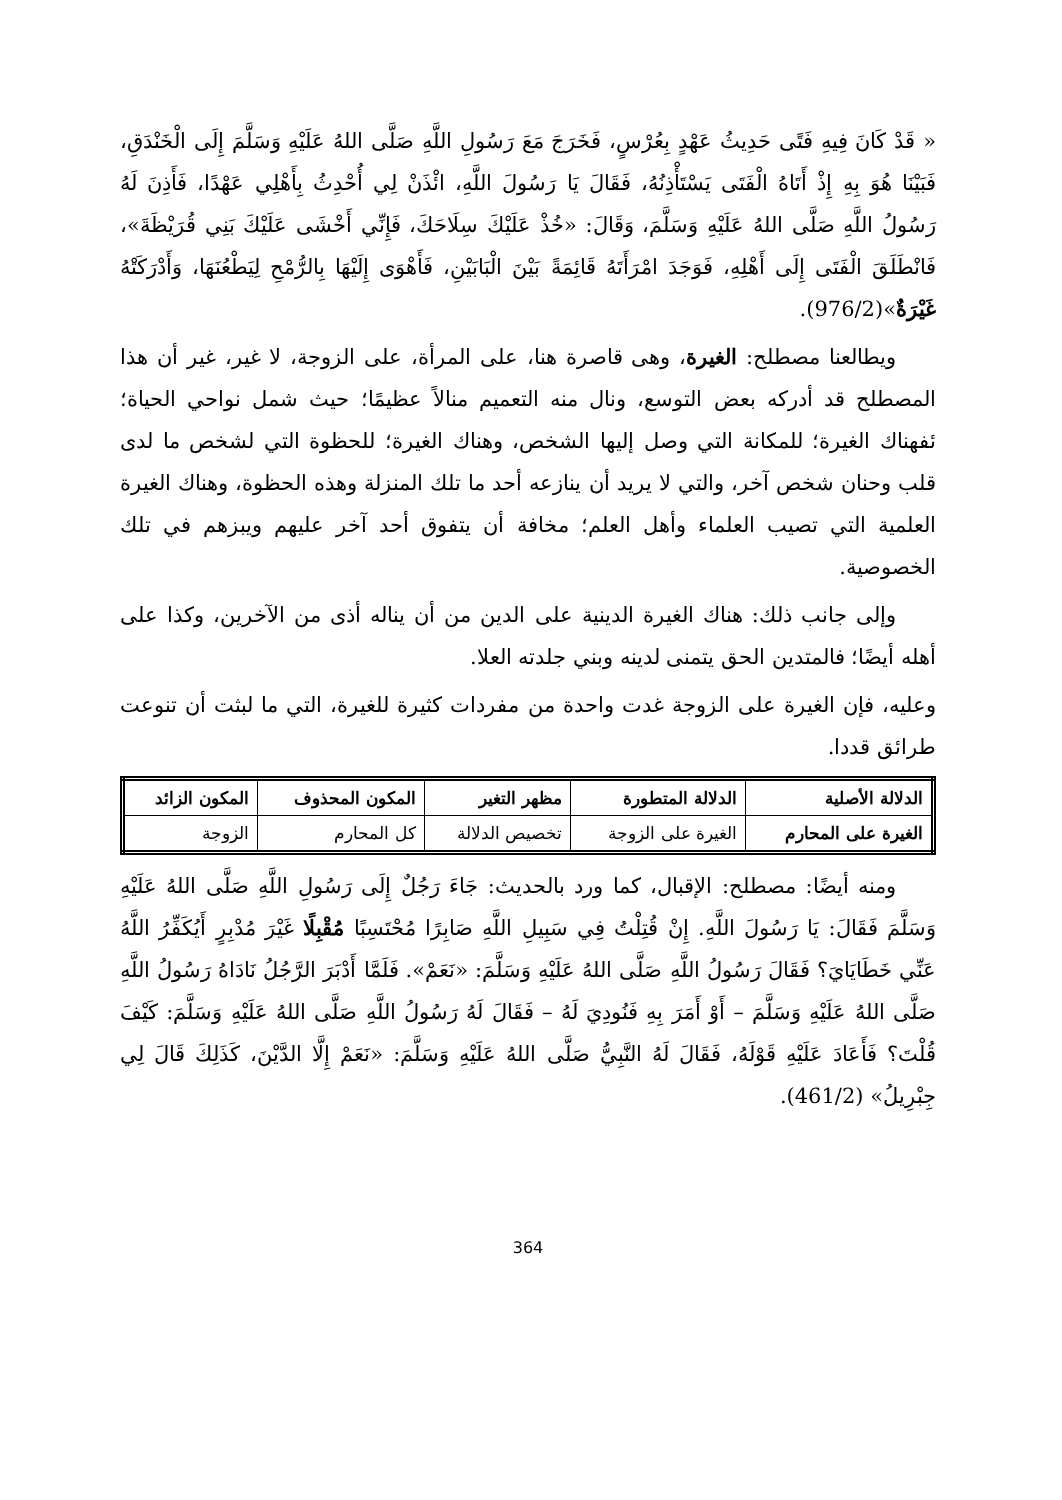« قَدْ كَانَ فِيهِ فَتًى حَدِيثُ عَهْدٍ بِعُرْسٍ، فَخَرَجَ مَعَ رَسُولِ اللَّهِ صَلَّى اللهُ عَلَيْهِ وَسَلَّمَ إِلَى الْخَنْدَقِ، فَبَيْنَا هُوَ بِهِ إِذْ أَتَاهُ الْفَتَى يَسْتَأْذِنُهُ، فَقَالَ يَا رَسُولَ اللَّهِ، ائْذَنْ لِي أُحْدِثُ بِأَهْلِي عَهْدًا، فَأَذِنَ لَهُ رَسُولُ اللَّهِ صَلَّى اللهُ عَلَيْهِ وَسَلَّمَ، وَقَالَ: «خُذْ عَلَيْكَ سِلَاحَكَ، فَإِنِّي أَخْشَى عَلَيْكَ بَنِي قُرَيْظَةَ»، فَانْطَلَقَ الْفَتَى إِلَى أَهْلِهِ، فَوَجَدَ امْرَأَتَهُ قَائِمَةً بَيْنَ الْبَابَيْنِ، فَأَهْوَى إِلَيْهَا بِالرُّمْحِ لِيَطْعُنَهَا، وَأَدْرَكَتْهُ غَيْرَةٌ»(976/2).
ويطالعنا مصطلح: الغيرة، وهى قاصرة هنا، على المرأة، على الزوجة، لا غير، غير أن هذا المصطلح قد أدركه بعض التوسع، ونال منه التعميم منالاً عظيمًا؛ حيث شمل نواحي الحياة؛ ئفهناك الغيرة؛ للمكانة التي وصل إليها الشخص، وهناك الغيرة؛ للحظوة التي لشخص ما لدى قلب وحنان شخص آخر، والتي لا يريد أن ينازعه أحد ما تلك المنزلة وهذه الحظوة، وهناك الغيرة العلمية التي تصيب العلماء وأهل العلم؛ مخافة أن يتفوق أحد آخر عليهم ويبزهم في تلك الخصوصية.
وإلى جانب ذلك: هناك الغيرة الدينية على الدين من أن يناله أذى من الآخرين، وكذا على أهله أيضًا؛ فالمتدين الحق يتمنى لدينه وبني جلدته العلا.
وعليه، فإن الغيرة على الزوجة غدت واحدة من مفردات كثيرة للغيرة، التي ما لبثت أن تنوعت طرائق قددا.
| الدلالة الأصلية | الدلالة المتطورة | مظهر التغير | المكون المحذوف | المكون الزائد |
| --- | --- | --- | --- | --- |
| الغيرة على المحارم | الغيرة على الزوجة | تخصيص الدلالة | كل المحارم | الزوجة |
ومنه أيضًا: مصطلح: الإقبال، كما ورد بالحديث: جَاءَ رَجُلٌ إِلَى رَسُولِ اللَّهِ صَلَّى اللهُ عَلَيْهِ وَسَلَّمَ فَقَالَ: يَا رَسُولَ اللَّهِ. إِنْ قُتِلْتُ فِي سَبِيلِ اللَّهِ صَابِرًا مُحْتَسِبًا مُقْبِلًا غَيْرَ مُدْبِرٍ أَيُكَفِّرُ اللَّهُ عَنِّي خَطَايَايَ؟ فَقَالَ رَسُولُ اللَّهِ صَلَّى اللهُ عَلَيْهِ وَسَلَّمَ: «نَعَمْ». فَلَمَّا أَدْبَرَ الرَّجُلُ نَادَاهُ رَسُولُ اللَّهِ صَلَّى اللهُ عَلَيْهِ وَسَلَّمَ – أَوْ أَمَرَ بِهِ فَنُودِيَ لَهُ – فَقَالَ لَهُ رَسُولُ اللَّهِ صَلَّى اللهُ عَلَيْهِ وَسَلَّمَ: كَيْفَ قُلْتَ؟ فَأَعَادَ عَلَيْهِ قَوْلَهُ، فَقَالَ لَهُ النَّبِيُّ صَلَّى اللهُ عَلَيْهِ وَسَلَّمَ: «نَعَمْ إِلَّا الدَّيْنَ، كَذَلِكَ قَالَ لِي جِبْرِيلُ» (461/2).
364